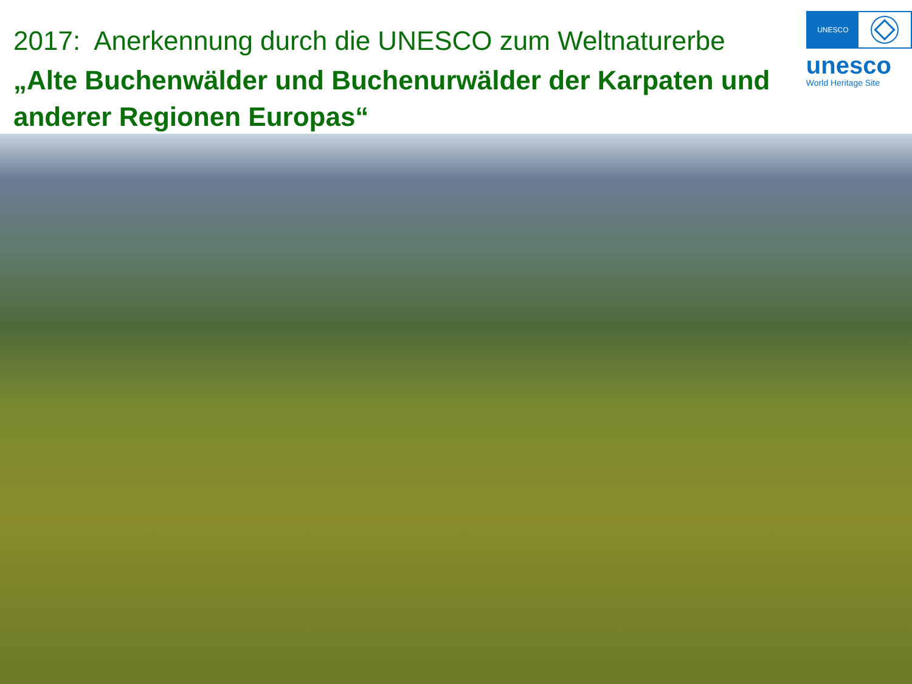2017: Anerkennung durch die UNESCO zum Weltnaturerbe
„Alte Buchenwälder und Buchenurwälder der Karpaten und anderer Regionen Europas“
UNESCO
unesco
World Heritage Site